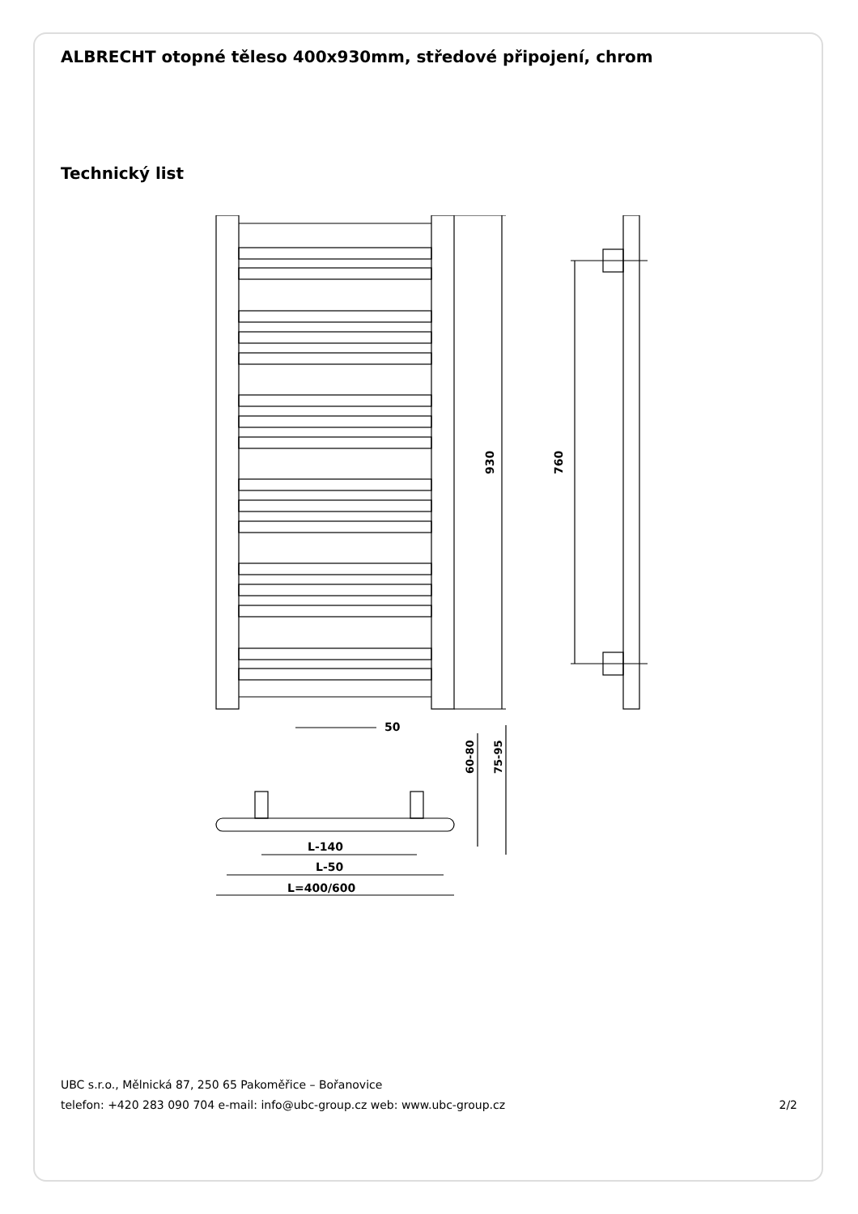ALBRECHT otopné těleso 400x930mm, středové připojení, chrom
Technický list
930
760
50
L-140
L-50
L=400/600
60-80
75-95
UBC s.r.o., Mělnická 87, 250 65 Pakoměřice – Bořanovice
telefon: +420 283 090 704 e-mail: info@ubc-group.cz web: www.ubc-group.cz
2/2